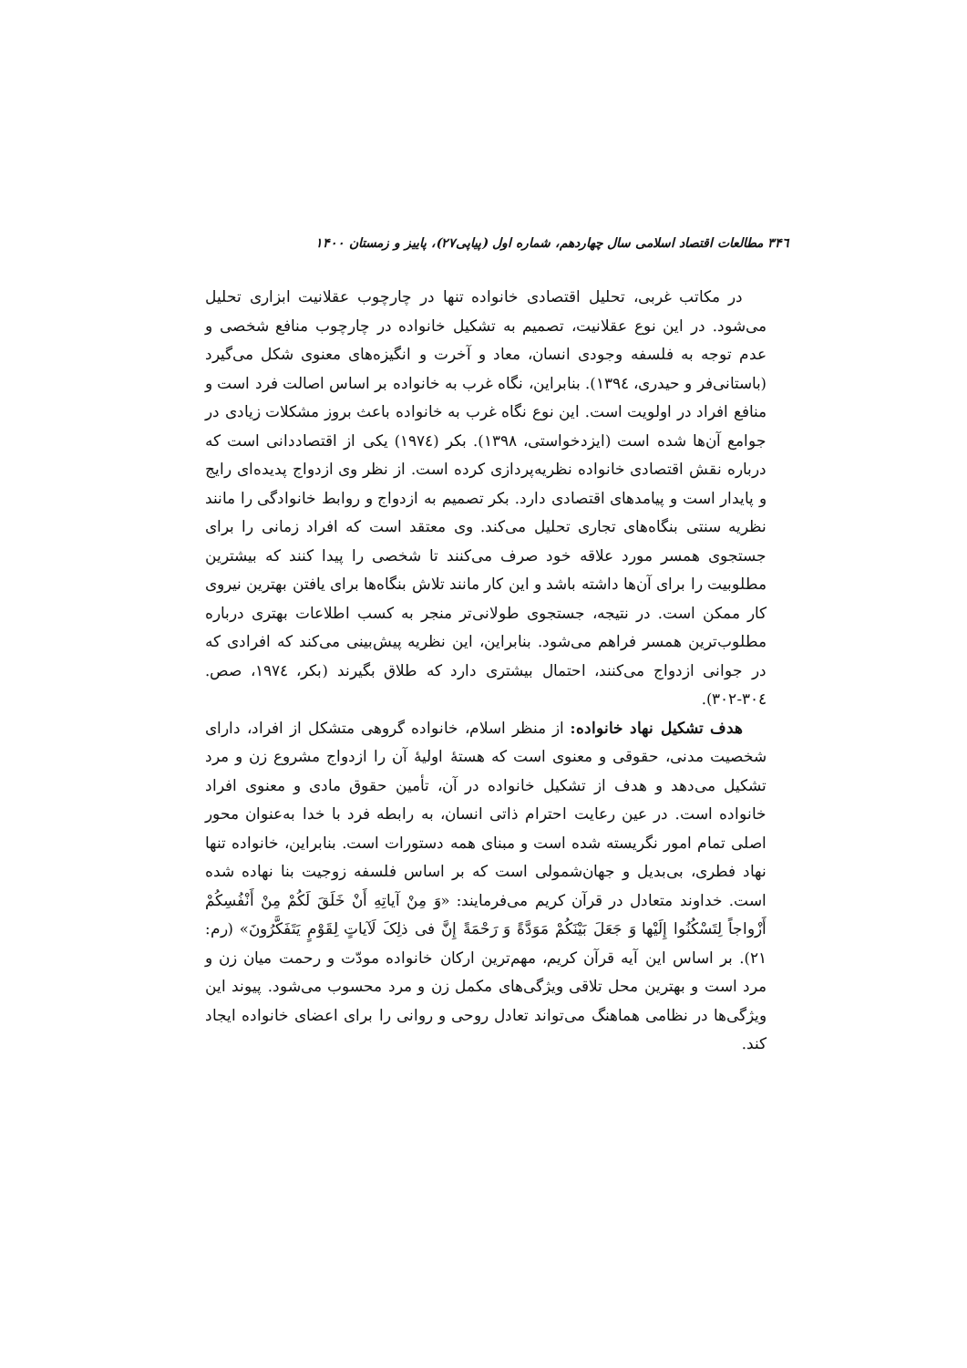۳۴٦ مطالعات اقتصاد اسلامی سال چهاردهم، شماره اول (پیاپی۲۷)، پاییز و زمستان ۱۴۰۰
در مکاتب غربی، تحلیل اقتصادی خانواده تنها در چارچوب عقلانیت ابزاری تحلیل می‌شود. در این نوع عقلانیت، تصمیم به تشکیل خانواده در چارچوب منافع شخصی و عدم توجه به فلسفه وجودی انسان، معاد و آخرت و انگیزه‌های معنوی شکل می‌گیرد (باستانی‌فر و حیدری، ۱۳۹٤). بنابراین، نگاه غرب به خانواده بر اساس اصالت فرد است و منافع افراد در اولویت است. این نوع نگاه غرب به خانواده باعث بروز مشکلات زیادی در جوامع آن‌ها شده است (ایزدخواستی، ۱۳۹۸). بکر (۱۹۷٤) یکی از اقتصاددانی است که درباره نقش اقتصادی خانواده نظریه‌پردازی کرده است. از نظر وی ازدواج پدیده‌ای رایج و پایدار است و پیامدهای اقتصادی دارد. بکر تصمیم به ازدواج و روابط خانوادگی را مانند نظریه سنتی بنگاه‌های تجاری تحلیل می‌کند. وی معتقد است که افراد زمانی را برای جستجوی همسر مورد علاقه خود صرف می‌کنند تا شخصی را پیدا کنند که بیشترین مطلوبیت را برای آن‌ها داشته باشد و این کار مانند تلاش بنگاه‌ها برای یافتن بهترین نیروی کار ممکن است. در نتیجه، جستجوی طولانی‌تر منجر به کسب اطلاعات بهتری درباره مطلوب‌ترین همسر فراهم می‌شود. بنابراین، این نظریه پیش‌بینی می‌کند که افرادی که در جوانی ازدواج می‌کنند، احتمال بیشتری دارد که طلاق بگیرند (بکر، ۱۹۷٤، صص. ۳۰٤-۳۰۲).
هدف تشکیل نهاد خانواده: از منظر اسلام، خانواده گروهی متشکل از افراد، دارای شخصیت مدنی، حقوقی و معنوی است که هستهٔ اولیهٔ آن را ازدواج مشروع زن و مرد تشکیل می‌دهد و هدف از تشکیل خانواده در آن، تأمین حقوق مادی و معنوی افراد خانواده است. در عین رعایت احترام ذاتی انسان، به رابطه فرد با خدا به‌عنوان محور اصلی تمام امور نگریسته شده است و مبنای همه دستورات است. بنابراین، خانواده تنها نهاد فطری، بی‌بدیل و جهان‌شمولی است که بر اساس فلسفه زوجیت بنا نهاده شده است. خداوند متعادل در قرآن کریم می‌فرمایند: «وَ مِنْ آیاتِهِ أَنْ خَلَقَ لَکُمْ مِنْ أَنْفُسِکُمْ أَزْواجاً لِتَسْکُنُوا إِلَیْها وَ جَعَلَ بَیْنَکُمْ مَوَدَّةً وَ رَحْمَةً إِنَّ فی ذلِکَ لَآیاتٍ لِقَوْمٍ یَتَفَکَّرُونَ» (رم: ۲۱). بر اساس این آیه قرآن کریم، مهم‌ترین ارکان خانواده مودّت و رحمت میان زن و مرد است و بهترین محل تلاقی ویژگی‌های مکمل زن و مرد محسوب می‌شود. پیوند این ویژگی‌ها در نظامی هماهنگ می‌تواند تعادل روحی و روانی را برای اعضای خانواده ایجاد کند.